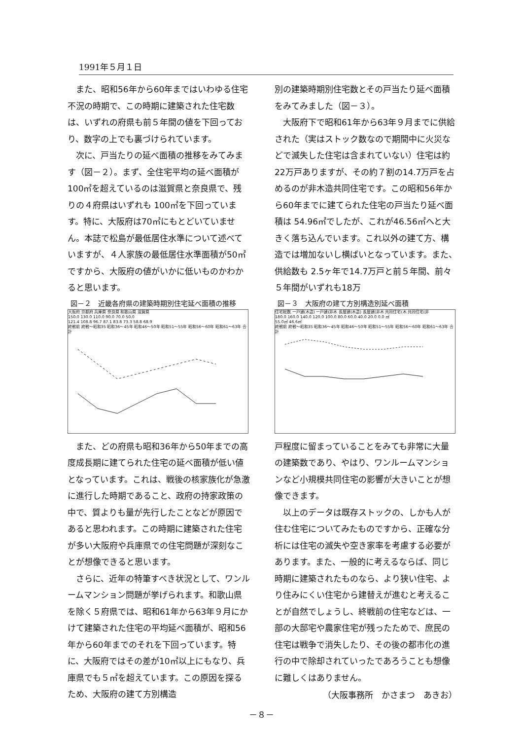1991年５月１日
また、昭和56年から60年まではいわゆる住宅不況の時期で、この時期に建築された住宅数は、いずれの府県も前５年間の値を下回っており、数字の上でも裏づけられています。
次に、戸当たりの延べ面積の推移をみてみます（図－２）。まず、全住宅平均の延べ面積が 100㎡を超えているのは滋賀県と奈良県で、残りの４府県はいずれも 100㎡を下回っています。特に、大阪府は70㎡にもとどいていません。本誌で松島が最低居住水準について述べていますが、４人家族の最低居住水準面積が50㎡ですから、大阪府の値がいかに低いものかわかると思います。
図－２　近畿各府県の建築時期別住宅延べ面積の推移
大阪府 京都府 兵庫県 奈良県 和歌山県 滋賀県
150.0 130.0 110.0 90.0 70.0 50.0
121.4 108.8 96.7 87.1 83.8 73.3 58.8 68.9
終戦前 終戦～昭和35 昭和36～45年 昭和46～50年 昭和51～55年 昭和56～60年 昭和61～63年 合計
また、どの府県も昭和36年から50年までの高度成長期に建てられた住宅の延べ面積が低い値となっています。これは、戦後の核家族化が急激に進行した時期であること、政府の持家政策の中で、質よりも量が先行したことなどが原因であると思われます。この時期に建築された住宅が多い大阪府や兵庫県での住宅問題が深刻なことが想像できると思います。
さらに、近年の特筆すべき状況として、ワンルームマンション問題が挙げられます。和歌山県を除く５府県では、昭和61年から63年９月にかけて建築された住宅の平均延べ面積が、昭和56年から60年までのそれを下回っています。特に、大阪府ではその差が10㎡以上にもなり、兵庫県でも５㎡を超えています。この原因を探るため、大阪府の建て方別構造
別の建築時期別住宅数とその戸当たり延べ面積をみてみました（図－３）。
大阪府下で昭和61年から63年９月までに供給された（実はストック数なので期間中に火災などで滅失した住宅は含まれていない）住宅は約22万戸ありますが、その約７割の14.7万戸を占めるのが非木造共同住宅です。この昭和56年から60年までに建てられた住宅の戸当たり延べ面積は 54.96㎡でしたが、これが46.56㎡へと大きく落ち込んでいます。これ以外の建て方、構造では増加ないし横ばいとなっています。また、供給数も 2.5ヶ年で14.7万戸と前５年間、前々５年間がいずれも18万
図－３　大阪府の建て方別構造別延べ面積
住宅総数 一戸建(木造) 一戸建(非木 長屋建(木造) 長屋建(非木 共同住宅(木 共同住宅(非
180.0 160.0 140.0 120.0 100.0 80.0 60.0 40.0 20.0 0.0 ㎡
55.0㎡ 46.6㎡
終戦前 終戦～昭和35 昭和36～45年 昭和46～50年 昭和51～55年 昭和56～60年 昭和61～63年 合計
戸程度に留まっていることをみても非常に大量の建築数であり、やはり、ワンルームマンションなど小規模共同住宅の影響が大きいことが想像できます。
以上のデータは既存ストックの、しかも人が住む住宅についてみたものですから、正確な分析には住宅の滅失や空き家率を考慮する必要があります。また、一般的に考えるならば、同じ時期に建築されたものなら、より狭い住宅、より住みにくい住宅から建替えが進むと考えることが自然でしょうし、終戦前の住宅などは、一部の大邸宅や農家住宅が残ったためで、庶民の住宅は戦争で消失したり、その後の都市化の進行の中で除却されていったであろうことも想像に難しくはありません。
（大阪事務所　かさまつ　あきお）
－８－